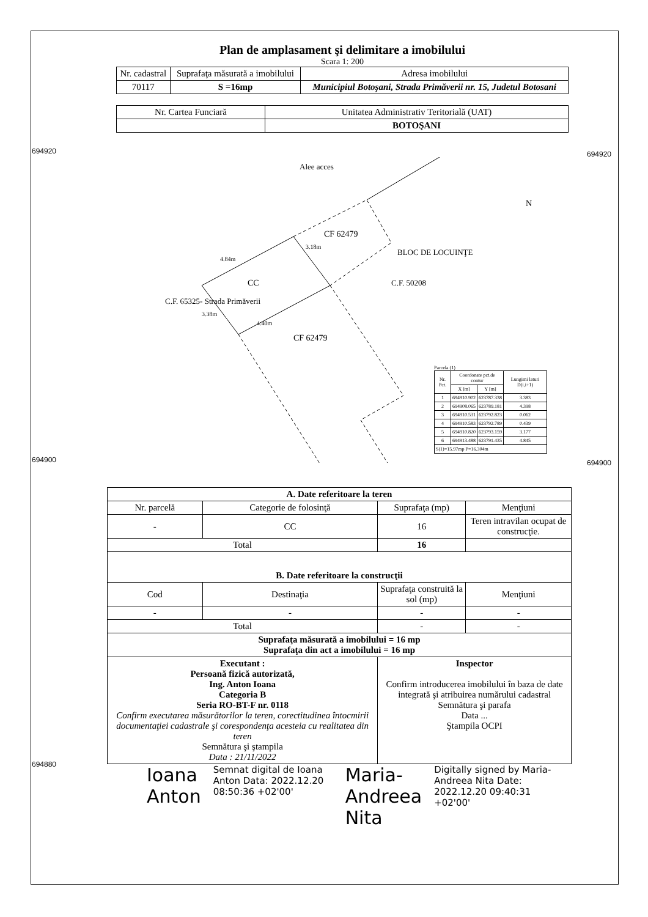694920
694900
694880
694920
694900
Plan de amplasament şi delimitare a imobilului
Scara 1: 200
| Nr. cadastral | Suprafaţa măsurată a imobilului | Adresa imobilului |
| 70117 | S =16mp | Municipiul Botoşani, Strada Primăverii nr. 15, Judetul Botosani |
| Nr. Cartea Funciară | Unitatea Administrativ Teritorială (UAT) |
| | BOTOŞANI |
Alee acces
CF 62479
CC
CF 62479
BLOC DE LOCUINŢE
C.F. 50208
C.F. 65325- Strada Primăverii
4.84m
3.18m
3.38m
4.40m
N
Parcela (1)
| Nr. Pct. | Coordonate pct.de contur | | Lungimi laturi D(i,i+1) |
| | X [m] | Y [m] | |
| 1 | 694910.902 | 623787.338 | 3.383 |
| 2 | 694908.065 | 623789.181 | 4.398 |
| 3 | 694910.531 | 623792.823 | 0.062 |
| 4 | 694910.583 | 623792.789 | 0.439 |
| 5 | 694910.820 | 623793.159 | 3.177 |
| 6 | 694913.488 | 623791.435 | 4.845 |
| S(1)=15.97mp P=16.304m | | | |
| A. Date referitoare la teren | | | |
| Nr. parcelă | Categorie de folosinţă | Suprafaţa (mp) | Menţiuni |
| - | CC | 16 | Teren intravilan ocupat de construcţie. |
| Total | | 16 | |
| B. Date referitoare la construcţii | | | |
| Cod | Destinaţia | Suprafaţa construită la sol (mp) | Menţiuni |
| - | - | - | - |
| Total | | - | - |
| Suprafaţa măsurată a imobilului = 16 mp Suprafaţa din act a imobilului = 16 mp | | | |
| Executant : Persoană fizică autorizată, Ing. Anton Ioana Categoria B Seria RO-BT-F nr. 0118 Confirm executarea măsurătorilor la teren, corectitudinea întocmirii documentaţiei cadastrale şi corespondenţa acesteia cu realitatea din teren Semnătura şi ştampila Data : 21/11/2022 | | Inspector Confirm introducerea imobilului în baza de date integrată şi atribuirea numărului cadastral Semnătura şi parafa Data ... Ştampila OCPI | |
Ioana Anton
Semnat digital de Ioana Anton Data: 2022.12.20 08:50:36 +02'00'
Maria-Andreea Nita
Digitally signed by Maria-Andreea Nita Date: 2022.12.20 09:40:31 +02'00'